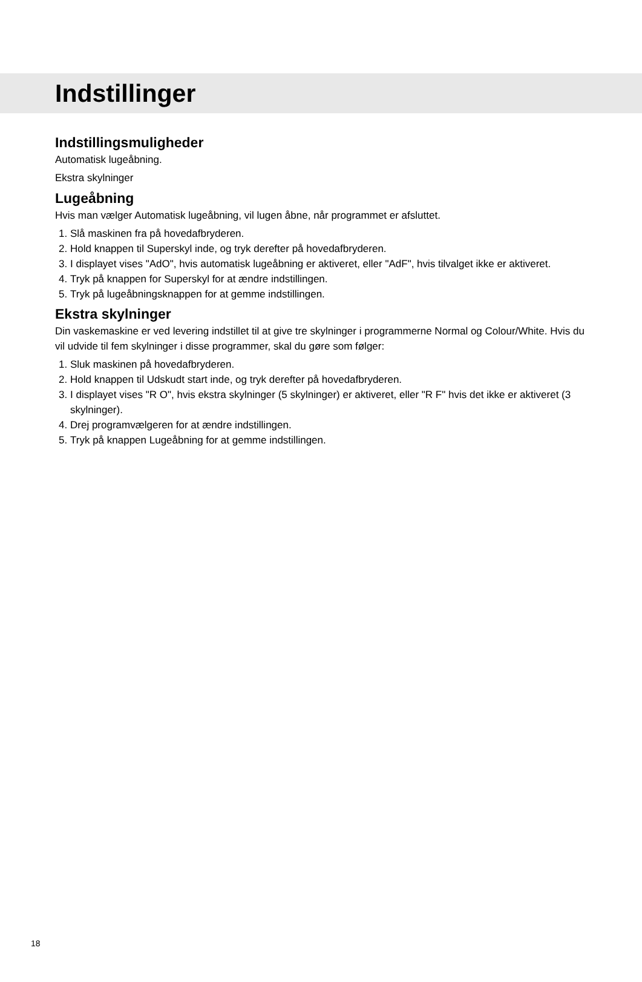Indstillinger
Indstillingsmuligheder
Automatisk lugeåbning.
Ekstra skylninger
Lugeåbning
Hvis man vælger Automatisk lugeåbning, vil lugen åbne, når programmet er afsluttet.
1. Slå maskinen fra på hovedafbryderen.
2. Hold knappen til Superskyl inde, og tryk derefter på hovedafbryderen.
3. I displayet vises "AdO", hvis automatisk lugeåbning er aktiveret, eller "AdF", hvis tilvalget ikke er aktiveret.
4. Tryk på knappen for Superskyl for at ændre indstillingen.
5. Tryk på lugeåbningsknappen for at gemme indstillingen.
Ekstra skylninger
Din vaskemaskine er ved levering indstillet til at give tre skylninger i programmerne Normal og Colour/White. Hvis du vil udvide til fem skylninger i disse programmer, skal du gøre som følger:
1. Sluk maskinen på hovedafbryderen.
2. Hold knappen til Udskudt start inde, og tryk derefter på hovedafbryderen.
3. I displayet vises "R O", hvis ekstra skylninger (5 skylninger) er aktiveret, eller "R F" hvis det ikke er aktiveret (3 skylninger).
4. Drej programvælgeren for at ændre indstillingen.
5. Tryk på knappen Lugeåbning for at gemme indstillingen.
18